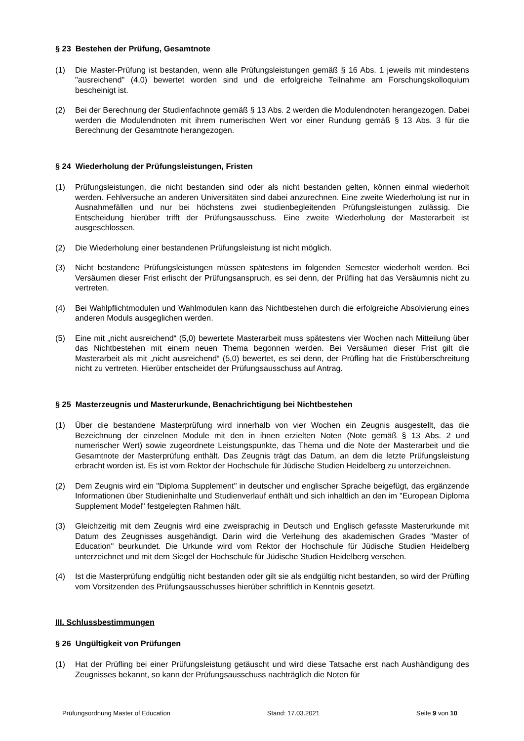§ 23 Bestehen der Prüfung, Gesamtnote
(1) Die Master-Prüfung ist bestanden, wenn alle Prüfungsleistungen gemäß § 16 Abs. 1 jeweils mit mindestens "ausreichend" (4,0) bewertet worden sind und die erfolgreiche Teilnahme am Forschungskolloquium bescheinigt ist.
(2) Bei der Berechnung der Studienfachnote gemäß § 13 Abs. 2 werden die Modulendnoten herangezogen. Dabei werden die Modulendnoten mit ihrem numerischen Wert vor einer Rundung gemäß § 13 Abs. 3 für die Berechnung der Gesamtnote herangezogen.
§ 24 Wiederholung der Prüfungsleistungen, Fristen
(1) Prüfungsleistungen, die nicht bestanden sind oder als nicht bestanden gelten, können einmal wiederholt werden. Fehlversuche an anderen Universitäten sind dabei anzurechnen. Eine zweite Wiederholung ist nur in Ausnahmefällen und nur bei höchstens zwei studienbegleitenden Prüfungsleistungen zulässig. Die Entscheidung hierüber trifft der Prüfungsausschuss. Eine zweite Wiederholung der Masterarbeit ist ausgeschlossen.
(2) Die Wiederholung einer bestandenen Prüfungsleistung ist nicht möglich.
(3) Nicht bestandene Prüfungsleistungen müssen spätestens im folgenden Semester wiederholt werden. Bei Versäumen dieser Frist erlischt der Prüfungsanspruch, es sei denn, der Prüfling hat das Versäumnis nicht zu vertreten.
(4) Bei Wahlpflichtmodulen und Wahlmodulen kann das Nichtbestehen durch die erfolgreiche Absolvierung eines anderen Moduls ausgeglichen werden.
(5) Eine mit „nicht ausreichend“ (5,0) bewertete Masterarbeit muss spätestens vier Wochen nach Mitteilung über das Nichtbestehen mit einem neuen Thema begonnen werden. Bei Versäumen dieser Frist gilt die Masterarbeit als mit „nicht ausreichend“ (5,0) bewertet, es sei denn, der Prüfling hat die Fristüberschreitung nicht zu vertreten. Hierüber entscheidet der Prüfungsausschuss auf Antrag.
§ 25 Masterzeugnis und Masterurkunde, Benachrichtigung bei Nichtbestehen
(1) Über die bestandene Masterprüfung wird innerhalb von vier Wochen ein Zeugnis ausgestellt, das die Bezeichnung der einzelnen Module mit den in ihnen erzielten Noten (Note gemäß § 13 Abs. 2 und numerischer Wert) sowie zugeordnete Leistungspunkte, das Thema und die Note der Masterarbeit und die Gesamtnote der Masterprüfung enthält. Das Zeugnis trägt das Datum, an dem die letzte Prüfungsleistung erbracht worden ist. Es ist vom Rektor der Hochschule für Jüdische Studien Heidelberg zu unterzeichnen.
(2) Dem Zeugnis wird ein "Diploma Supplement" in deutscher und englischer Sprache beigefügt, das ergänzende Informationen über Studieninhalte und Studienverlauf enthält und sich inhaltlich an den im "European Diploma Supplement Model" festgelegten Rahmen hält.
(3) Gleichzeitig mit dem Zeugnis wird eine zweisprachig in Deutsch und Englisch gefasste Masterurkunde mit Datum des Zeugnisses ausgehändigt. Darin wird die Verleihung des akademischen Grades "Master of Education" beurkundet. Die Urkunde wird vom Rektor der Hochschule für Jüdische Studien Heidelberg unterzeichnet und mit dem Siegel der Hochschule für Jüdische Studien Heidelberg versehen.
(4) Ist die Masterprüfung endgültig nicht bestanden oder gilt sie als endgültig nicht bestanden, so wird der Prüfling vom Vorsitzenden des Prüfungsausschusses hierüber schriftlich in Kenntnis gesetzt.
III. Schlussbestimmungen
§ 26 Ungültigkeit von Prüfungen
(1) Hat der Prüfling bei einer Prüfungsleistung getäuscht und wird diese Tatsache erst nach Aushändigung des Zeugnisses bekannt, so kann der Prüfungsausschuss nachträglich die Noten für
Prüfungsordnung Master of Education Stand: 17.03.2021 Seite 9 von 10